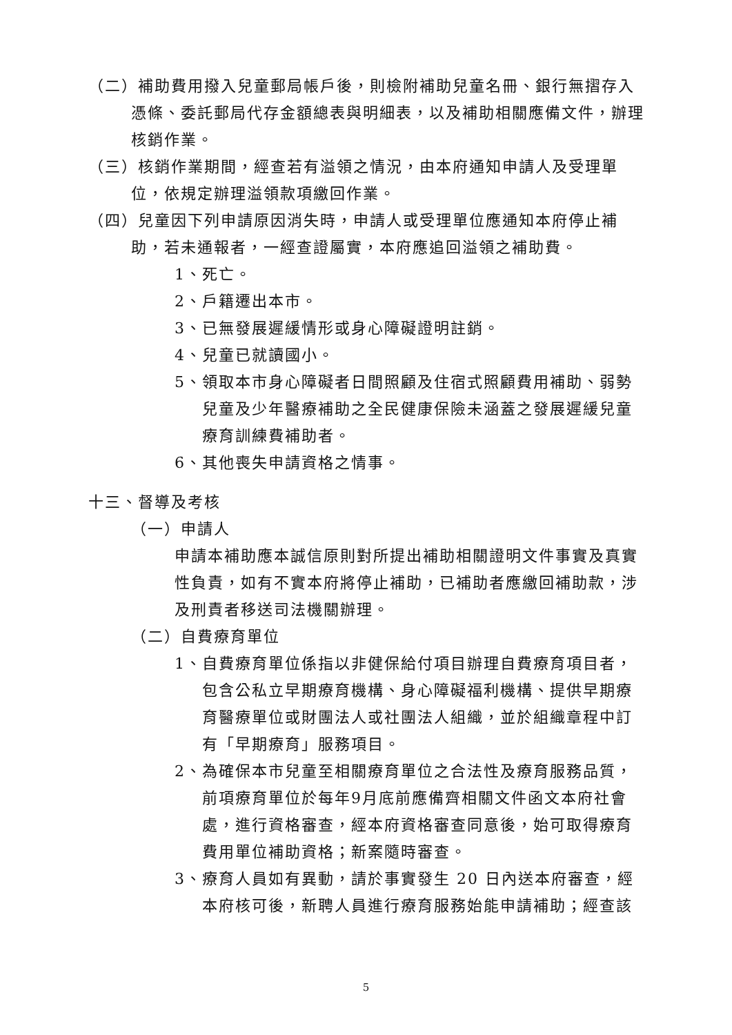（二）補助費用撥入兒童郵局帳戶後，則檢附補助兒童名冊、銀行無摺存入憑條、委託郵局代存金額總表與明細表，以及補助相關應備文件，辦理核銷作業。
（三）核銷作業期間，經查若有溢領之情況，由本府通知申請人及受理單位，依規定辦理溢領款項繳回作業。
（四）兒童因下列申請原因消失時，申請人或受理單位應通知本府停止補助，若未通報者，一經查證屬實，本府應追回溢領之補助費。
1、死亡。
2、戶籍遷出本市。
3、已無發展遲緩情形或身心障礙證明註銷。
4、兒童已就讀國小。
5、領取本市身心障礙者日間照顧及住宿式照顧費用補助、弱勢兒童及少年醫療補助之全民健康保險未涵蓋之發展遲緩兒童療育訓練費補助者。
6、其他喪失申請資格之情事。
十三、督導及考核
（一）申請人
申請本補助應本誠信原則對所提出補助相關證明文件事實及真實性負責，如有不實本府將停止補助，已補助者應繳回補助款，涉及刑責者移送司法機關辦理。
（二）自費療育單位
1、自費療育單位係指以非健保給付項目辦理自費療育項目者，包含公私立早期療育機構、身心障礙福利機構、提供早期療育醫療單位或財團法人或社團法人組織，並於組織章程中訂有「早期療育」服務項目。
2、為確保本市兒童至相關療育單位之合法性及療育服務品質，前項療育單位於每年9月底前應備齊相關文件函文本府社會處，進行資格審查，經本府資格審查同意後，始可取得療育費用單位補助資格；新案隨時審查。
3、療育人員如有異動，請於事實發生 20 日內送本府審查，經本府核可後，新聘人員進行療育服務始能申請補助；經查該
5